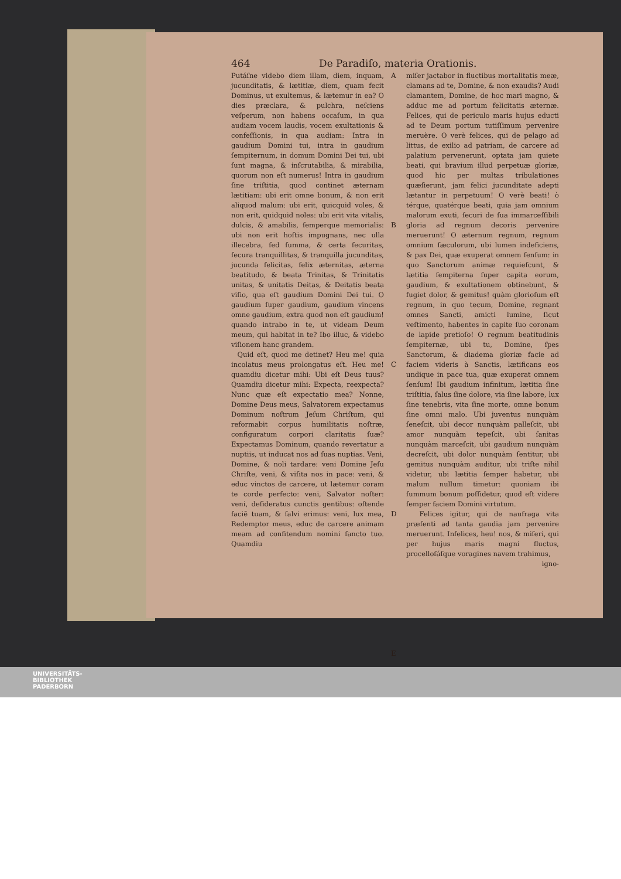464 De Paradiſo, materia Orationis.
Putáſne videbo diem illam, diem, inquam, jucunditatis, & lætitiæ, diem, quam fecit Dominus, ut exultemus, & lætemur in ea? O dies præclara, & pulchra, neſciens veſperum, non habens occaſum, in qua audiam vocem laudis, vocem exultationis & confeſſionis, in qua audiam: Intra in gaudium Domini tui, intra in gaudium ſempiternum, in domum Domini Dei tui, ubi ſunt magna, & inſcrutabilia, & mirabilia, quorum non eſt numerus! Intra in gaudium ſine triſtitia, quod continet æternam lætitiam: ubi erit omne bonum, & non erit aliquod malum: ubi erit, quicquid voles, & non erit, quidquid noles: ubi erit vita vitalis, dulcis, & amabilis, ſemperque memorialis: ubi non erit hoſtis impugnans, nec ulla illecebra, ſed ſumma, & certa ſecuritas, ſecura tranquillitas, & tranquilla jucunditas, jucunda felicitas, felix æternitas, æterna beatitudo, & beata Trinitas, & Trinitatis unitas, & unitatis Deitas, & Deitatis beata viſio, qua eſt gaudium Domini Dei tui. O gaudium ſuper gaudium, gaudium vincens omne gaudium, extra quod non eſt gaudium! quando intrabo in te, ut videam Deum meum, qui habitat in te? Ibo illuc, & videbo viſionem hanc grandem.
Quid eſt, quod me detinet? Heu me! quia incolatus meus prolongatus eſt. Heu me! quamdiu dicetur mihi: Ubi eſt Deus tuus? Quamdiu dicetur mihi: Expecta, reexpecta? Nunc quæ eſt expectatio mea? Nonne, Domine Deus meus, Salvatorem expectamus Dominum noſtrum Jeſum Chriſtum, qui reformabit corpus humilitatis noſtræ, configuratum corpori claritatis ſuæ? Expectamus Dominum, quando revertatur a nuptiis, ut inducat nos ad ſuas nuptias. Veni, Domine, & noli tardare: veni Domine Jeſu Chriſte, veni, & viſita nos in pace: veni, & educ vinctos de carcere, ut lætemur coram te corde perfecto: veni, Salvator noſter: veni, deſideratus cunctis gentibus: oſtende faciẽ tuam, & ſalvi erimus: veni, lux mea, Redemptor meus, educ de carcere animam meam ad confitendum nomini ſancto tuo. Quamdiu
A
B
C
D
E
miſer jactabor in fluctibus mortalitatis meæ, clamans ad te, Domine, & non exaudis? Audi clamantem, Domine, de hoc mari magno, & adduc me ad portum felicitatis æternæ. Felices, qui de periculo maris hujus educti ad te Deum portum tutiſſimum pervenire meruère. O verè felices, qui de pelago ad littus, de exilio ad patriam, de carcere ad palatium pervenerunt, optata jam quiete beati, qui bravium illud perpetuæ gloriæ, quod hic per multas tribulationes quæſierunt, jam felici jucunditate adepti lætantur in perpetuum! O verè beati! ò térque, quatérque beati, quia jam omnium malorum exuti, ſecuri de ſua immarceſſibili gloria ad regnum decoris pervenire meruerunt! O æternum regnum, regnum omnium ſæculorum, ubi lumen indeficiens, & pax Dei, quæ exuperat omnem ſenſum: in quo Sanctorum animæ requieſcunt, & lætitia ſempiterna ſuper capita eorum, gaudium, & exultationem obtinebunt, & fugiet dolor, & gemitus! quàm glorioſum eſt regnum, in quo tecum, Domine, regnant omnes Sancti, amicti lumine, ſicut veſtimento, habentes in capite ſuo coronam de lapide pretioſo! O regnum beatitudinis ſempiternæ, ubi tu, Domine, ſpes Sanctorum, & diadema gloriæ facie ad faciem videris à Sanctis, lætificans eos undique in pace tua, quæ exuperat omnem ſenſum! Ibi gaudium infinitum, lætitia ſine triſtitia, ſalus ſine dolore, via ſine labore, lux ſine tenebris, vita ſine morte, omne bonum ſine omni malo. Ubi juventus nunquàm ſeneſcit, ubi decor nunquàm palleſcit, ubi amor nunquàm tepeſcit, ubi ſanitas nunquàm marceſcit, ubi gaudium nunquàm decreſcit, ubi dolor nunquàm ſentitur, ubi gemitus nunquàm auditur, ubi triſte nihil videtur, ubi lætitia ſemper habetur, ubi malum nullum timetur: quoniam ibi ſummum bonum poſſidetur, quod eſt videre ſemper faciem Domini virtutum.
Felices igitur, qui de naufraga vita præſenti ad tanta gaudia jam pervenire meruerunt. Infelices, heu! nos, & miſeri, qui per hujus maris magni fluctus, procelloſáſque voragines navem trahimus,
igno-
UNIVERSITÄTS-
BIBLIOTHEK
PADERBORN